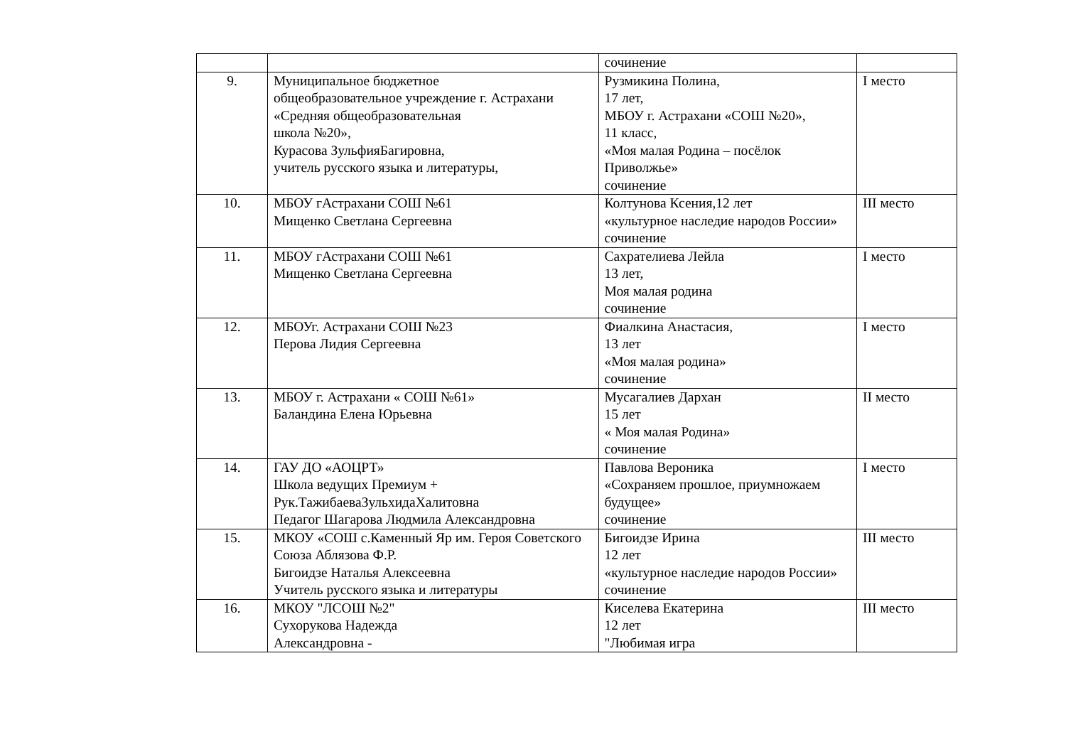| | | сочинение | |
| 9. | Муниципальное бюджетное общеобразовательное учреждение г. Астрахани «Средняя общеобразовательная школа №20», Курасова ЗульфияБагировна, учитель русского языка и литературы, | Рузмикина Полина, 17 лет, МБОУ г. Астрахани «СОШ №20», 11 класс, «Моя малая Родина – посёлок Приволжье» сочинение | I место |
| 10. | МБОУ гАстрахани СОШ №61 Мищенко Светлана Сергеевна | Колтунова Ксения,12 лет «культурное наследие народов России» сочинение | III место |
| 11. | МБОУ гАстрахани СОШ №61 Мищенко Светлана Сергеевна | Сахрателиева Лейла 13 лет, Моя малая родина сочинение | I место |
| 12. | МБОУг. Астрахани СОШ №23 Перова Лидия Сергеевна | Фиалкина Анастасия, 13 лет «Моя малая родина» сочинение | I место |
| 13. | МБОУ г. Астрахани « СОШ №61» Баландина Елена Юрьевна | Мусагалиев Дархан 15 лет « Моя малая Родина» сочинение | II место |
| 14. | ГАУ ДО «АОЦРТ» Школа ведущих Премиум + Рук.ТажибаеваЗульхидаХалитовна Педагог Шагарова Людмила Александровна | Павлова Вероника «Сохраняем прошлое, приумножаем будущее» сочинение | I место |
| 15. | МКОУ «СОШ с.Каменный Яр им. Героя Советского Союза Аблязова Ф.Р. Бигоидзе Наталья Алексеевна Учитель русского языка и литературы | Бигоидзе Ирина 12 лет «культурное наследие народов России» сочинение | III место |
| 16. | МКОУ "ЛСОШ №2" Сухорукова Надежда Александровна - | Киселева Екатерина 12 лет "Любимая игра | III место |